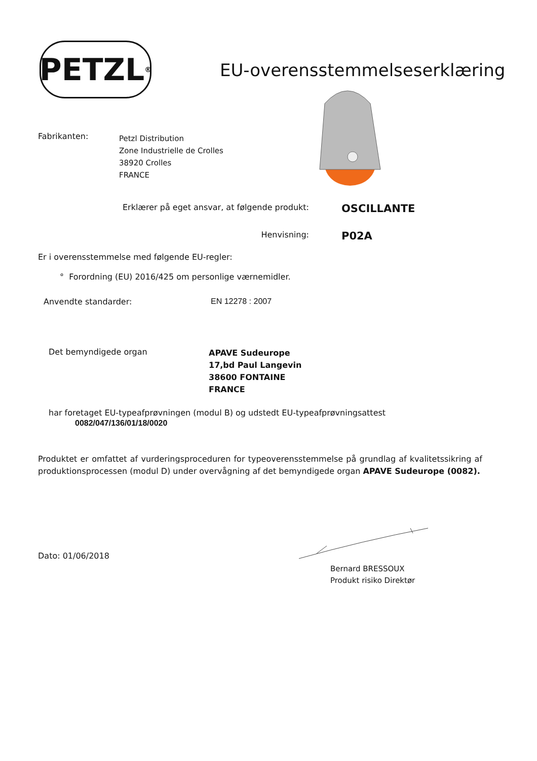PETZL<sup>®</sup>
EU-overensstemmelseserklæring
Fabrikanten:
Petzl Distribution
Zone Industrielle de Crolles
38920 Crolles
FRANCE
Erklærer på eget ansvar, at følgende produkt:
OSCILLANTE
Henvisning:
P02A
Er i overensstemmelse med følgende EU-regler:
° Forordning (EU) 2016/425 om personlige værnemidler.
Anvendte standarder: EN 12278 : 2007
Det bemyndigede organ
APAVE Sudeurope
17,bd Paul Langevin
38600 FONTAINE
FRANCE
har foretaget EU-typeafprøvningen (modul B) og udstedt EU-typeafprøvningsattest
0082/047/136/01/18/0020
Produktet er omfattet af vurderingsproceduren for typeoverensstemmelse på grundlag af kvalitetssikring af produktionsprocessen (modul D) under overvågning af det bemyndigede organ APAVE Sudeurope (0082).
Dato: 01/06/2018
Bernard BRESSOUX
Produkt risiko Direktør